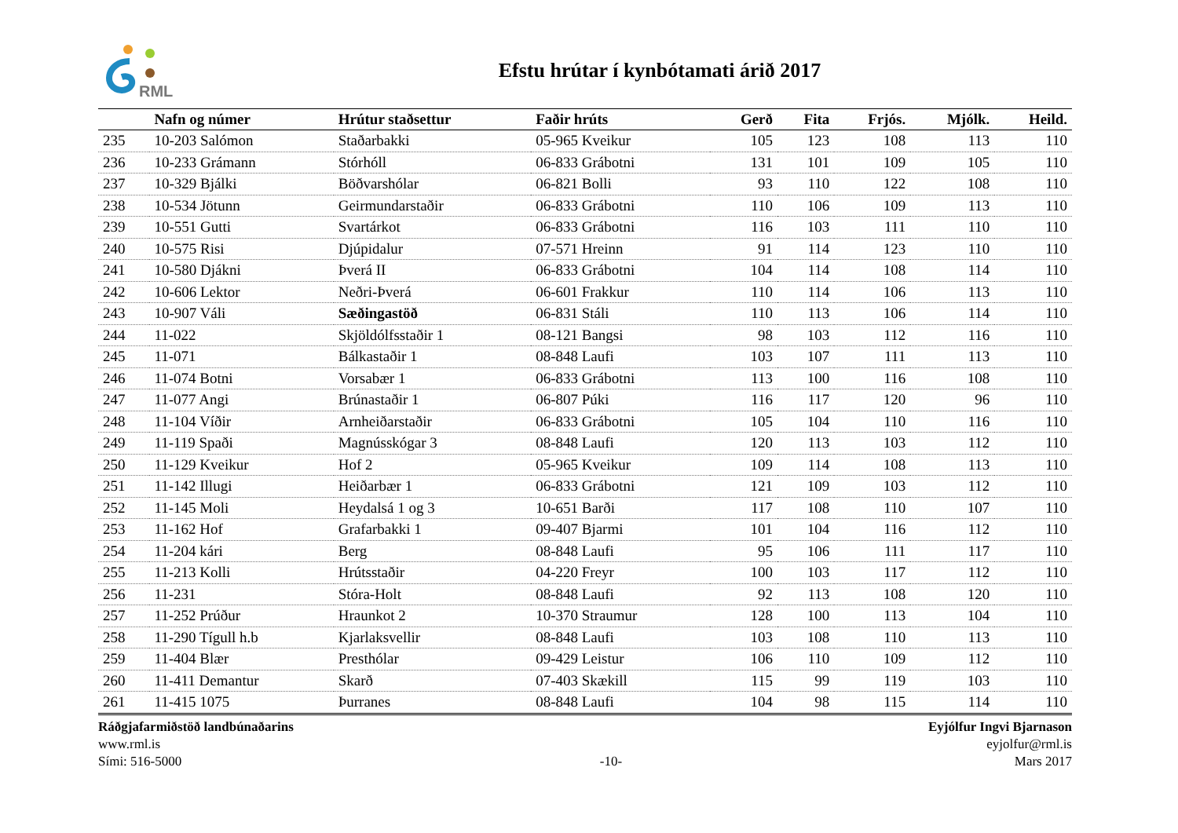RML
Efstu hrútar í kynbótamati árið 2017
| | Nafn og númer | Hrútur staðsettur | Faðir hrúts | Gerð | Fita | Frjós. | Mjólk. | Heild. |
| --- | --- | --- | --- | --- | --- | --- | --- | --- |
| 235 | 10-203 Salómon | Staðarbakki | 05-965 Kveikur | 105 | 123 | 108 | 113 | 110 |
| 236 | 10-233 Grámann | Stórhóll | 06-833 Grábotni | 131 | 101 | 109 | 105 | 110 |
| 237 | 10-329 Bjálki | Böðvarshólar | 06-821 Bolli | 93 | 110 | 122 | 108 | 110 |
| 238 | 10-534 Jötunn | Geirmundarstaðir | 06-833 Grábotni | 110 | 106 | 109 | 113 | 110 |
| 239 | 10-551 Gutti | Svartárkot | 06-833 Grábotni | 116 | 103 | 111 | 110 | 110 |
| 240 | 10-575 Risi | Djúpidalur | 07-571 Hreinn | 91 | 114 | 123 | 110 | 110 |
| 241 | 10-580 Djákni | Þverá II | 06-833 Grábotni | 104 | 114 | 108 | 114 | 110 |
| 242 | 10-606 Lektor | Neðri-Þverá | 06-601 Frakkur | 110 | 114 | 106 | 113 | 110 |
| 243 | 10-907 Váli | Sæðingastöð | 06-831 Stáli | 110 | 113 | 106 | 114 | 110 |
| 244 | 11-022 | Skjöldólfsstaðir 1 | 08-121 Bangsi | 98 | 103 | 112 | 116 | 110 |
| 245 | 11-071 | Bálkastaðir 1 | 08-848 Laufi | 103 | 107 | 111 | 113 | 110 |
| 246 | 11-074 Botni | Vorsabær 1 | 06-833 Grábotni | 113 | 100 | 116 | 108 | 110 |
| 247 | 11-077 Angi | Brúnastaðir 1 | 06-807 Púki | 116 | 117 | 120 | 96 | 110 |
| 248 | 11-104 Víðir | Arnheiðarstaðir | 06-833 Grábotni | 105 | 104 | 110 | 116 | 110 |
| 249 | 11-119 Spaði | Magnússkógar 3 | 08-848 Laufi | 120 | 113 | 103 | 112 | 110 |
| 250 | 11-129 Kveikur | Hof 2 | 05-965 Kveikur | 109 | 114 | 108 | 113 | 110 |
| 251 | 11-142 Illugi | Heiðarbær 1 | 06-833 Grábotni | 121 | 109 | 103 | 112 | 110 |
| 252 | 11-145 Moli | Heydalsá 1 og 3 | 10-651 Barði | 117 | 108 | 110 | 107 | 110 |
| 253 | 11-162 Hof | Grafarbakki 1 | 09-407 Bjarmi | 101 | 104 | 116 | 112 | 110 |
| 254 | 11-204 kári | Berg | 08-848 Laufi | 95 | 106 | 111 | 117 | 110 |
| 255 | 11-213 Kolli | Hrútsstaðir | 04-220 Freyr | 100 | 103 | 117 | 112 | 110 |
| 256 | 11-231 | Stóra-Holt | 08-848 Laufi | 92 | 113 | 108 | 120 | 110 |
| 257 | 11-252 Prúður | Hraunkot 2 | 10-370 Straumur | 128 | 100 | 113 | 104 | 110 |
| 258 | 11-290 Tígull h.b | Kjarlaksvellir | 08-848 Laufi | 103 | 108 | 110 | 113 | 110 |
| 259 | 11-404 Blær | Presthólar | 09-429 Leistur | 106 | 110 | 109 | 112 | 110 |
| 260 | 11-411 Demantur | Skarð | 07-403 Skækill | 115 | 99 | 119 | 103 | 110 |
| 261 | 11-415 1075 | Þurranes | 08-848 Laufi | 104 | 98 | 115 | 114 | 110 |
Ráðgjafarmiðstöð landbúnaðarins
www.rml.is
Sími: 516-5000
-10- Eyjólfur Ingvi Bjarnason
eyjolfur@rml.is
Mars 2017